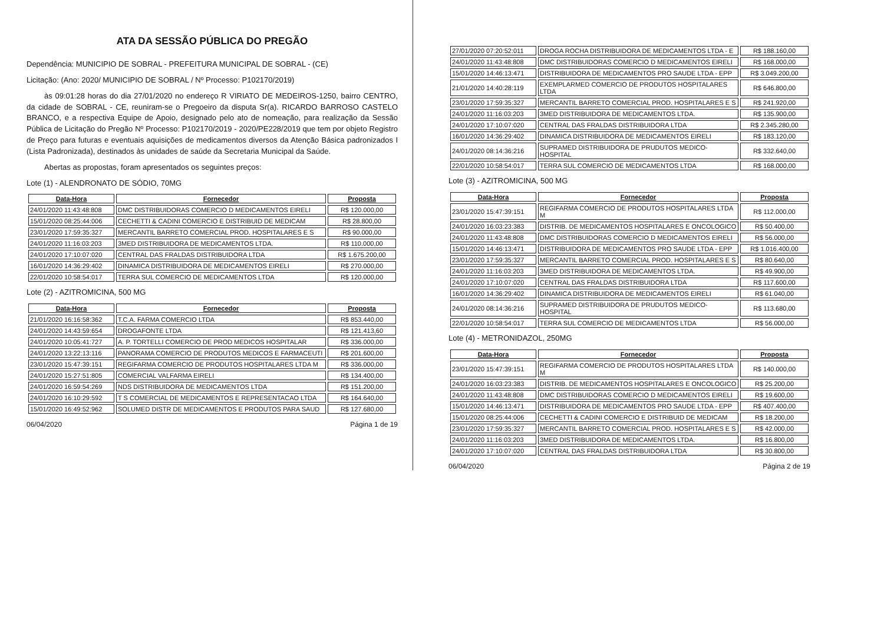ATA DA SESSÃO PÚBLICA DO PREGÃO
Dependência: MUNICIPIO DE SOBRAL - PREFEITURA MUNICIPAL DE SOBRAL - (CE)
Licitação: (Ano: 2020/ MUNICIPIO DE SOBRAL / Nº Processo: P102170/2019)
às 09:01:28 horas do dia 27/01/2020 no endereço R VIRIATO DE MEDEIROS-1250, bairro CENTRO, da cidade de SOBRAL - CE, reuniram-se o Pregoeiro da disputa Sr(a). RICARDO BARROSO CASTELO BRANCO, e a respectiva Equipe de Apoio, designado pelo ato de nomeação, para realização da Sessão Pública de Licitação do Pregão Nº Processo: P102170/2019 - 2020/PE228/2019 que tem por objeto Registro de Preço para futuras e eventuais aquisições de medicamentos diversos da Atenção Básica padronizados I (Lista Padronizada), destinados às unidades de saúde da Secretaria Municipal da Saúde.
Abertas as propostas, foram apresentados os seguintes preços:
Lote (1) - ALENDRONATO DE SÓDIO, 70MG
| Data-Hora | Fornecedor | Proposta |
| --- | --- | --- |
| 24/01/2020 11:43:48:808 | DMC DISTRIBUIDORAS COMERCIO D MEDICAMENTOS EIRELI | R$ 120.000,00 |
| 15/01/2020 08:25:44:006 | CECHETTI & CADINI COMERCIO E DISTRIBUID DE MEDICAM | R$ 28.800,00 |
| 23/01/2020 17:59:35:327 | MERCANTIL BARRETO COMERCIAL PROD. HOSPITALARES E S | R$ 90.000,00 |
| 24/01/2020 11:16:03:203 | 3MED DISTRIBUIDORA DE MEDICAMENTOS LTDA. | R$ 110.000,00 |
| 24/01/2020 17:10:07:020 | CENTRAL DAS FRALDAS DISTRIBUIDORA LTDA | R$ 1.675.200,00 |
| 16/01/2020 14:36:29:402 | DINAMICA DISTRIBUIDORA DE MEDICAMENTOS EIRELI | R$ 270.000,00 |
| 22/01/2020 10:58:54:017 | TERRA SUL COMERCIO DE MEDICAMENTOS LTDA | R$ 120.000,00 |
Lote (2) - AZITROMICINA, 500 MG
| Data-Hora | Fornecedor | Proposta |
| --- | --- | --- |
| 21/01/2020 16:16:58:362 | T.C.A. FARMA COMERCIO LTDA | R$ 853.440,00 |
| 24/01/2020 14:43:59:654 | DROGAFONTE LTDA | R$ 121.413,60 |
| 24/01/2020 10:05:41:727 | A. P. TORTELLI COMERCIO DE PROD MEDICOS HOSPITALAR | R$ 336.000,00 |
| 24/01/2020 13:22:13:116 | PANORAMA COMERCIO DE PRODUTOS MEDICOS E FARMACEUTI | R$ 201.600,00 |
| 23/01/2020 15:47:39:151 | REGIFARMA COMERCIO DE PRODUTOS HOSPITALARES LTDA M | R$ 336.000,00 |
| 24/01/2020 15:27:51:805 | COMERCIAL VALFARMA EIRELI | R$ 134.400,00 |
| 24/01/2020 16:59:54:269 | NDS DISTRIBUIDORA DE MEDICAMENTOS LTDA | R$ 151.200,00 |
| 24/01/2020 16:10:29:592 | T S COMERCIAL DE MEDICAMENTOS E REPRESENTACAO LTDA | R$ 164.640,00 |
| 15/01/2020 16:49:52:962 | SOLUMED DISTR DE MEDICAMENTOS E PRODUTOS PARA SAUD | R$ 127.680,00 |
06/04/2020 Página 1 de 19
| 27/01/2020 07:20:52:011 | DROGA ROCHA DISTRIBUIDORA DE MEDICAMENTOS LTDA - E | R$ 188.160,00 |
| 24/01/2020 11:43:48:808 | DMC DISTRIBUIDORAS COMERCIO D MEDICAMENTOS EIRELI | R$ 168.000,00 |
| 15/01/2020 14:46:13:471 | DISTRIBUIDORA DE MEDICAMENTOS PRO SAUDE LTDA - EPP | R$ 3.049.200,00 |
| 21/01/2020 14:40:28:119 | EXEMPLARMED COMERCIO DE PRODUTOS HOSPITALARES LTDA | R$ 646.800,00 |
| 23/01/2020 17:59:35:327 | MERCANTIL BARRETO COMERCIAL PROD. HOSPITALARES E S | R$ 241.920,00 |
| 24/01/2020 11:16:03:203 | 3MED DISTRIBUIDORA DE MEDICAMENTOS LTDA. | R$ 135.900,00 |
| 24/01/2020 17:10:07:020 | CENTRAL DAS FRALDAS DISTRIBUIDORA LTDA | R$ 2.345.280,00 |
| 16/01/2020 14:36:29:402 | DINAMICA DISTRIBUIDORA DE MEDICAMENTOS EIRELI | R$ 183.120,00 |
| 24/01/2020 08:14:36:216 | SUPRAMED DISTRIBUIDORA DE PRUDUTOS MEDICO-HOSPITAL | R$ 332.640,00 |
| 22/01/2020 10:58:54:017 | TERRA SUL COMERCIO DE MEDICAMENTOS LTDA | R$ 168.000,00 |
Lote (3) - AZITROMICINA, 500 MG
| Data-Hora | Fornecedor | Proposta |
| --- | --- | --- |
| 23/01/2020 15:47:39:151 | REGIFARMA COMERCIO DE PRODUTOS HOSPITALARES LTDA M | R$ 112.000,00 |
| 24/01/2020 16:03:23:383 | DISTRIB. DE MEDICAMENTOS HOSPITALARES E ONCOLOGICO | R$ 50.400,00 |
| 24/01/2020 11:43:48:808 | DMC DISTRIBUIDORAS COMERCIO D MEDICAMENTOS EIRELI | R$ 56.000,00 |
| 15/01/2020 14:46:13:471 | DISTRIBUIDORA DE MEDICAMENTOS PRO SAUDE LTDA - EPP | R$ 1.016.400,00 |
| 23/01/2020 17:59:35:327 | MERCANTIL BARRETO COMERCIAL PROD. HOSPITALARES E S | R$ 80.640,00 |
| 24/01/2020 11:16:03:203 | 3MED DISTRIBUIDORA DE MEDICAMENTOS LTDA. | R$ 49.900,00 |
| 24/01/2020 17:10:07:020 | CENTRAL DAS FRALDAS DISTRIBUIDORA LTDA | R$ 117.600,00 |
| 16/01/2020 14:36:29:402 | DINAMICA DISTRIBUIDORA DE MEDICAMENTOS EIRELI | R$ 61.040,00 |
| 24/01/2020 08:14:36:216 | SUPRAMED DISTRIBUIDORA DE PRUDUTOS MEDICO-HOSPITAL | R$ 113.680,00 |
| 22/01/2020 10:58:54:017 | TERRA SUL COMERCIO DE MEDICAMENTOS LTDA | R$ 56.000,00 |
Lote (4) - METRONIDAZOL, 250MG
| Data-Hora | Fornecedor | Proposta |
| --- | --- | --- |
| 23/01/2020 15:47:39:151 | REGIFARMA COMERCIO DE PRODUTOS HOSPITALARES LTDA M | R$ 140.000,00 |
| 24/01/2020 16:03:23:383 | DISTRIB. DE MEDICAMENTOS HOSPITALARES E ONCOLOGICO | R$ 25.200,00 |
| 24/01/2020 11:43:48:808 | DMC DISTRIBUIDORAS COMERCIO D MEDICAMENTOS EIRELI | R$ 19.600,00 |
| 15/01/2020 14:46:13:471 | DISTRIBUIDORA DE MEDICAMENTOS PRO SAUDE LTDA - EPP | R$ 407.400,00 |
| 15/01/2020 08:25:44:006 | CECHETTI & CADINI COMERCIO E DISTRIBUID DE MEDICAM | R$ 18.200,00 |
| 23/01/2020 17:59:35:327 | MERCANTIL BARRETO COMERCIAL PROD. HOSPITALARES E S | R$ 42.000,00 |
| 24/01/2020 11:16:03:203 | 3MED DISTRIBUIDORA DE MEDICAMENTOS LTDA. | R$ 16.800,00 |
| 24/01/2020 17:10:07:020 | CENTRAL DAS FRALDAS DISTRIBUIDORA LTDA | R$ 30.800,00 |
06/04/2020 Página 2 de 19